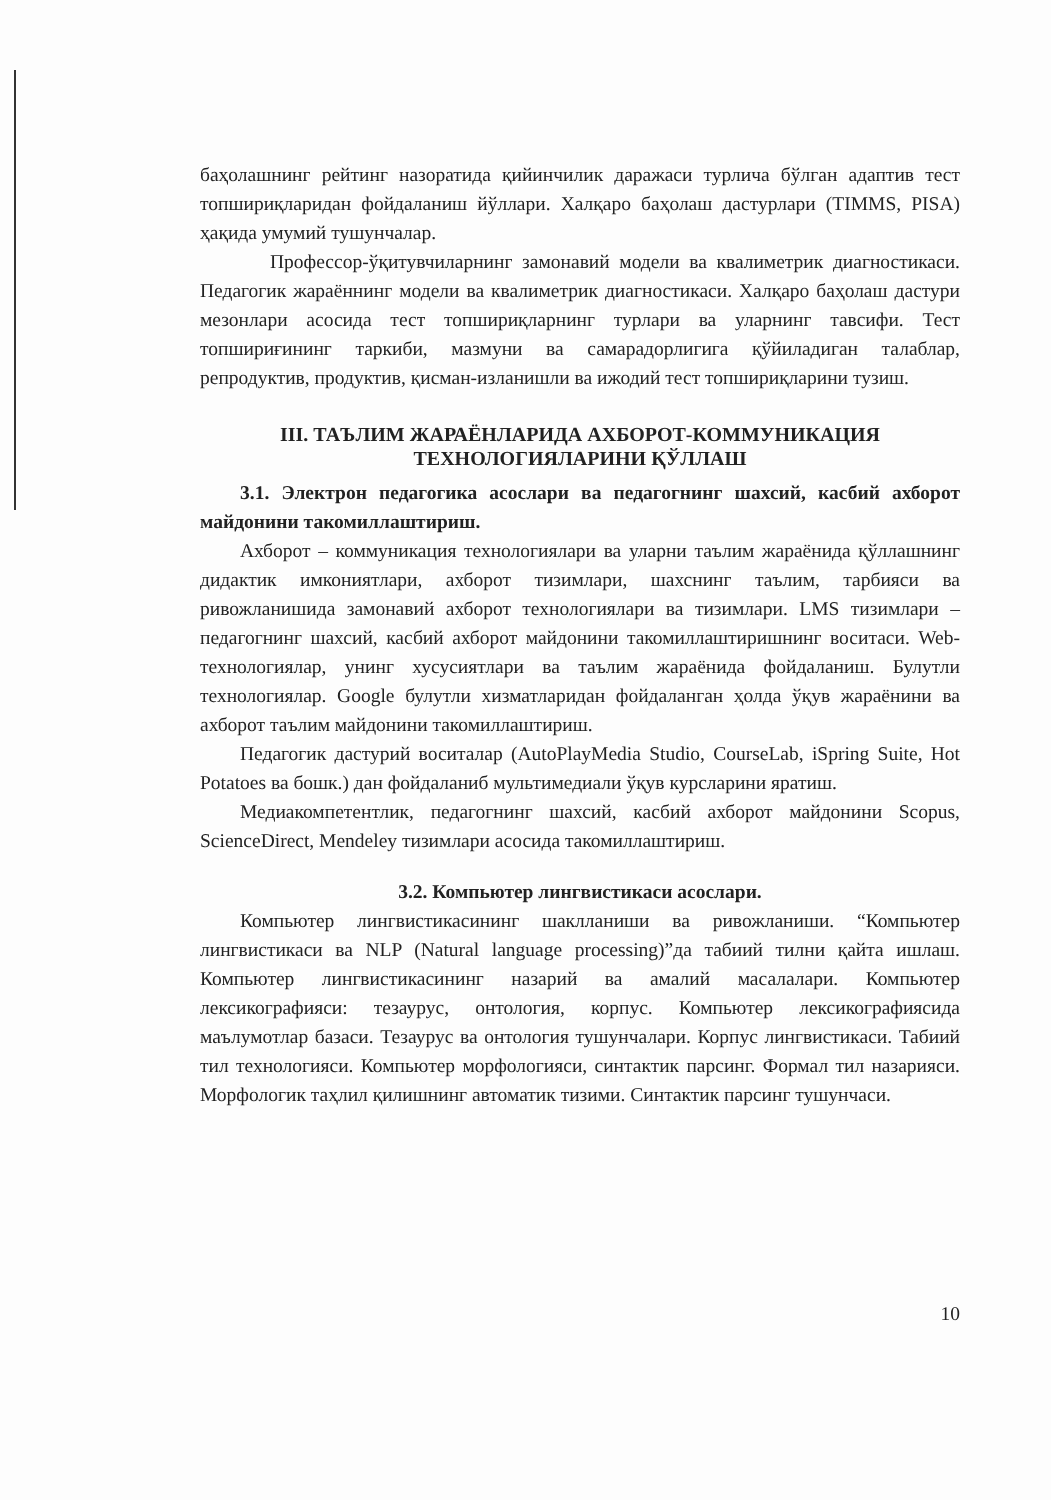баҳолашнинг рейтинг назоратида қийинчилик даражаси турлича бўлган адаптив тест топшириқларидан фойдаланиш йўллари. Халқаро баҳолаш дастурлари (TIMMS, PISA) ҳақида умумий тушунчалар.
Профессор-ўқитувчиларнинг замонавий модели ва квалиметрик диагностикаси. Педагогик жараённинг модели ва квалиметрик диагностикаси. Халқаро баҳолаш дастури мезонлари асосида тест топшириқларнинг турлари ва уларнинг тавсифи. Тест топшириғининг таркиби, мазмуни ва самарадорлигига қўйиладиган талаблар, репродуктив, продуктив, қисман-изланишли ва ижодий тест топшириқларини тузиш.
III. ТАЪЛИМ ЖАРАЁНЛАРИДА АХБОРОТ-КОММУНИКАЦИЯ ТЕХНОЛОГИЯЛАРИНИ ҚЎЛЛАШ
3.1. Электрон педагогика асослари ва педагогнинг шахсий, касбий ахборот майдонини такомиллаштириш.
Ахборот – коммуникация технологиялари ва уларни таълим жараёнида қўллашнинг дидактик имкониятлари, ахборот тизимлари, шахснинг таълим, тарбияси ва ривожланишида замонавий ахборот технологиялари ва тизимлари. LMS тизимлари – педагогнинг шахсий, касбий ахборот майдонини такомиллаштиришнинг воситаси. Web-технологиялар, унинг хусусиятлари ва таълим жараёнида фойдаланиш. Булутли технологиялар. Google булутли хизматларидан фойдаланган ҳолда ўқув жараёнини ва ахборот таълим майдонини такомиллаштириш.
Педагогик дастурий воситалар (AutoPlayMedia Studio, CourseLab, iSpring Suite, Hot Potatoes ва бошк.) дан фойдаланиб мультимедиали ўқув курсларини яратиш.
Медиакомпетентлик, педагогнинг шахсий, касбий ахборот майдонини Scopus, ScienceDirect, Mendeley тизимлари асосида такомиллаштириш.
3.2. Компьютер лингвистикаси асослари.
Компьютер лингвистикасининг шаклланиши ва ривожланиши. “Компьютер лингвистикаси ва NLP (Natural language processing)”да табиий тилни қайта ишлаш. Компьютер лингвистикасининг назарий ва амалий масалалари. Компьютер лексикографияси: тезаурус, онтология, корпус. Компьютер лексикографиясида маълумотлар базаси. Тезаурус ва онтология тушунчалари. Корпус лингвистикаси. Табиий тил технологияси. Компьютер морфологияси, синтактик парсинг. Формал тил назарияси. Морфологик таҳлил қилишнинг автоматик тизими. Синтактик парсинг тушунчаси.
10